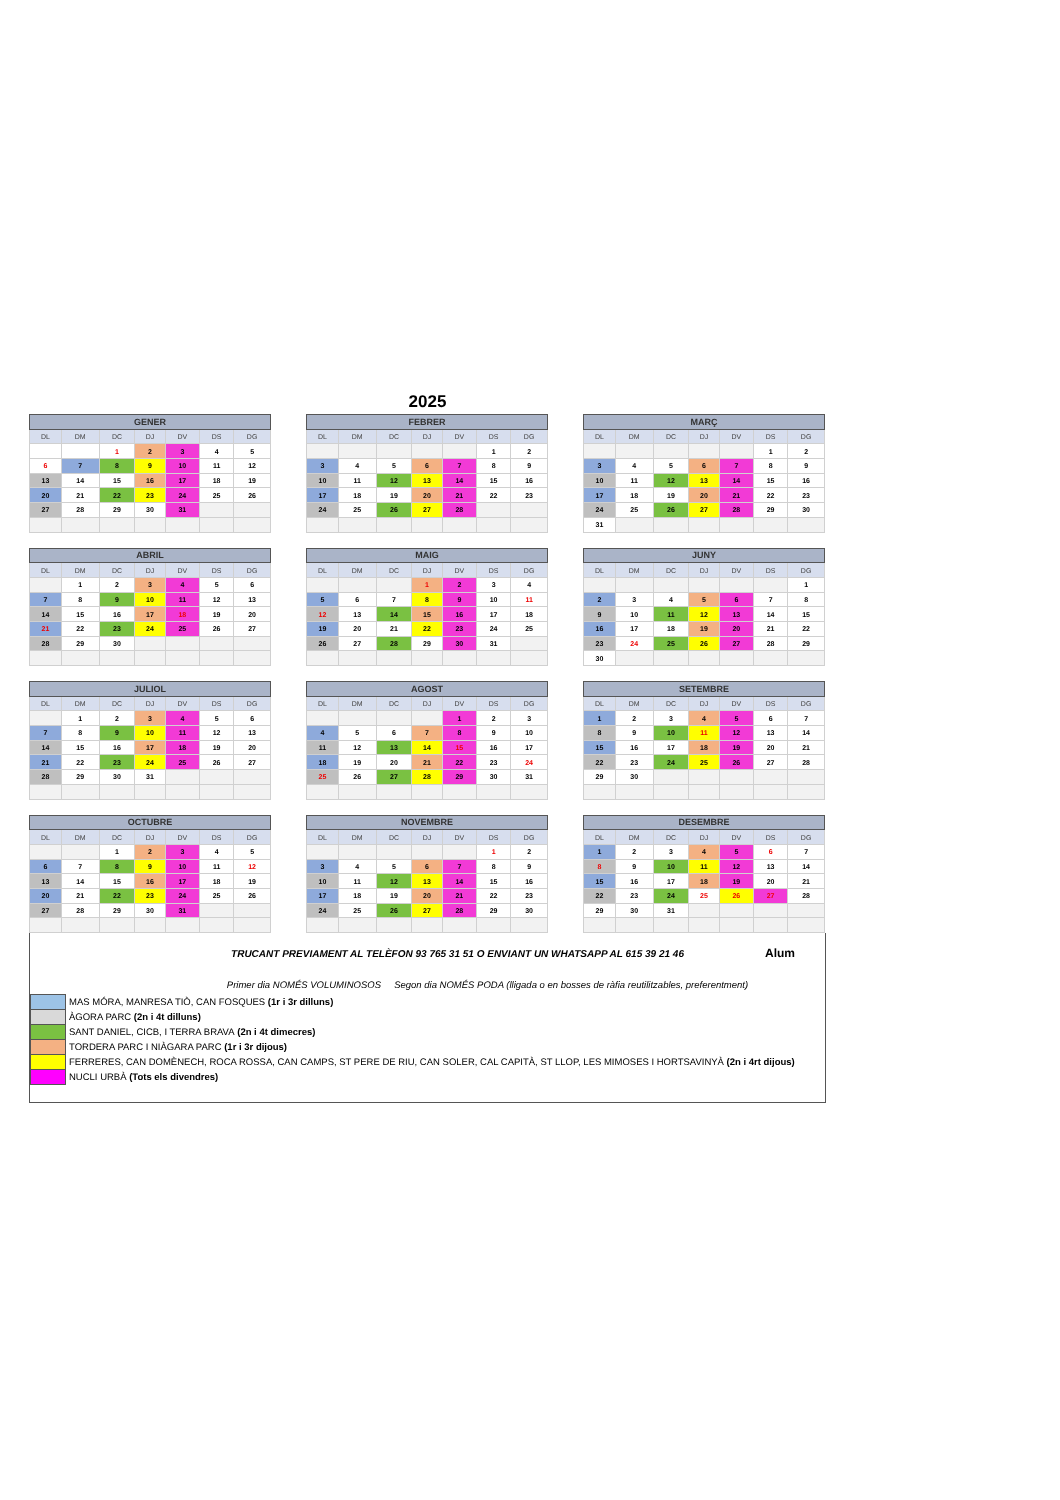2025
| GENER | | | | | | |
| --- | --- | --- | --- | --- | --- | --- |
| DL | DM | DC | DJ | DV | DS | DG |
| | | 1 | 2 | 3 | 4 | 5 |
| 6 | 7 | 8 | 9 | 10 | 11 | 12 |
| 13 | 14 | 15 | 16 | 17 | 18 | 19 |
| 20 | 21 | 22 | 23 | 24 | 25 | 26 |
| 27 | 28 | 29 | 30 | 31 | | |
| FEBRER | | | | | | |
| --- | --- | --- | --- | --- | --- | --- |
| DL | DM | DC | DJ | DV | DS | DG |
| | | | | | 1 | 2 |
| 3 | 4 | 5 | 6 | 7 | 8 | 9 |
| 10 | 11 | 12 | 13 | 14 | 15 | 16 |
| 17 | 18 | 19 | 20 | 21 | 22 | 23 |
| 24 | 25 | 26 | 27 | 28 | | |
| MARÇ | | | | | | |
| --- | --- | --- | --- | --- | --- | --- |
| DL | DM | DC | DJ | DV | DS | DG |
| | | | | | 1 | 2 |
| 3 | 4 | 5 | 6 | 7 | 8 | 9 |
| 10 | 11 | 12 | 13 | 14 | 15 | 16 |
| 17 | 18 | 19 | 20 | 21 | 22 | 23 |
| 24 | 25 | 26 | 27 | 28 | 29 | 30 |
| 31 | | | | | | |
| ABRIL | | | | | | |
| --- | --- | --- | --- | --- | --- | --- |
| DL | DM | DC | DJ | DV | DS | DG |
| | 1 | 2 | 3 | 4 | 5 | 6 |
| 7 | 8 | 9 | 10 | 11 | 12 | 13 |
| 14 | 15 | 16 | 17 | 18 | 19 | 20 |
| 21 | 22 | 23 | 24 | 25 | 26 | 27 |
| 28 | 29 | 30 | | | | |
| MAIG | | | | | | |
| --- | --- | --- | --- | --- | --- | --- |
| DL | DM | DC | DJ | DV | DS | DG |
| | | | 1 | 2 | 3 | 4 |
| 5 | 6 | 7 | 8 | 9 | 10 | 11 |
| 12 | 13 | 14 | 15 | 16 | 17 | 18 |
| 19 | 20 | 21 | 22 | 23 | 24 | 25 |
| 26 | 27 | 28 | 29 | 30 | 31 | |
| JUNY | | | | | | |
| --- | --- | --- | --- | --- | --- | --- |
| DL | DM | DC | DJ | DV | DS | DG |
| | | | | | | 1 |
| 2 | 3 | 4 | 5 | 6 | 7 | 8 |
| 9 | 10 | 11 | 12 | 13 | 14 | 15 |
| 16 | 17 | 18 | 19 | 20 | 21 | 22 |
| 23 | 24 | 25 | 26 | 27 | 28 | 29 |
| 30 | | | | | | |
| JULIOL | | | | | | |
| --- | --- | --- | --- | --- | --- | --- |
| DL | DM | DC | DJ | DV | DS | DG |
| | 1 | 2 | 3 | 4 | 5 | 6 |
| 7 | 8 | 9 | 10 | 11 | 12 | 13 |
| 14 | 15 | 16 | 17 | 18 | 19 | 20 |
| 21 | 22 | 23 | 24 | 25 | 26 | 27 |
| 28 | 29 | 30 | 31 | | | |
| AGOST | | | | | | |
| --- | --- | --- | --- | --- | --- | --- |
| DL | DM | DC | DJ | DV | DS | DG |
| | | | | 1 | 2 | 3 |
| 4 | 5 | 6 | 7 | 8 | 9 | 10 |
| 11 | 12 | 13 | 14 | 15 | 16 | 17 |
| 18 | 19 | 20 | 21 | 22 | 23 | 24 |
| 25 | 26 | 27 | 28 | 29 | 30 | 31 |
| SETEMBRE | | | | | | |
| --- | --- | --- | --- | --- | --- | --- |
| DL | DM | DC | DJ | DV | DS | DG |
| 1 | 2 | 3 | 4 | 5 | 6 | 7 |
| 8 | 9 | 10 | 11 | 12 | 13 | 14 |
| 15 | 16 | 17 | 18 | 19 | 20 | 21 |
| 22 | 23 | 24 | 25 | 26 | 27 | 28 |
| 29 | 30 | | | | | |
| OCTUBRE | | | | | | |
| --- | --- | --- | --- | --- | --- | --- |
| DL | DM | DC | DJ | DV | DS | DG |
| | | 1 | 2 | 3 | 4 | 5 |
| 6 | 7 | 8 | 9 | 10 | 11 | 12 |
| 13 | 14 | 15 | 16 | 17 | 18 | 19 |
| 20 | 21 | 22 | 23 | 24 | 25 | 26 |
| 27 | 28 | 29 | 30 | 31 | | |
| NOVEMBRE | | | | | | |
| --- | --- | --- | --- | --- | --- | --- |
| DL | DM | DC | DJ | DV | DS | DG |
| | | | | | 1 | 2 |
| 3 | 4 | 5 | 6 | 7 | 8 | 9 |
| 10 | 11 | 12 | 13 | 14 | 15 | 16 |
| 17 | 18 | 19 | 20 | 21 | 22 | 23 |
| 24 | 25 | 26 | 27 | 28 | 29 | 30 |
| DESEMBRE | | | | | | |
| --- | --- | --- | --- | --- | --- | --- |
| DL | DM | DC | DJ | DV | DS | DG |
| 1 | 2 | 3 | 4 | 5 | 6 | 7 |
| 8 | 9 | 10 | 11 | 12 | 13 | 14 |
| 15 | 16 | 17 | 18 | 19 | 20 | 21 |
| 22 | 23 | 24 | 25 | 26 | 27 | 28 |
| 29 | 30 | 31 | | | | |
TRUCANT PREVIAMENT AL TELÈFON 93 765 31 51 O ENVIANT UN WHATSAPP AL 615 39 21 46
Alum
Primer dia NOMÉS VOLUMINOSOS Segon dia NOMÉS PODA (lligada o en bosses de ràfia reutilitzables, preferentment)
MAS MÓRA, MANRESA TIÒ, CAN FOSQUES (1r i 3r dilluns)
ÀGORA PARC (2n i 4t dilluns)
SANT DANIEL, CICB, I TERRA BRAVA (2n i 4t dimecres)
TORDERA PARC I NIÀGARA PARC (1r i 3r dijous)
FERRERES, CAN DOMÈNECH, ROCA ROSSA, CAN CAMPS, ST PERE DE RIU, CAN SOLER, CAL CAPITÀ, ST LLOP, LES MIMOSES I HORTSAVINYÀ (2n i 4rt dijous)
NUCLI URBÀ (Tots els divendres)